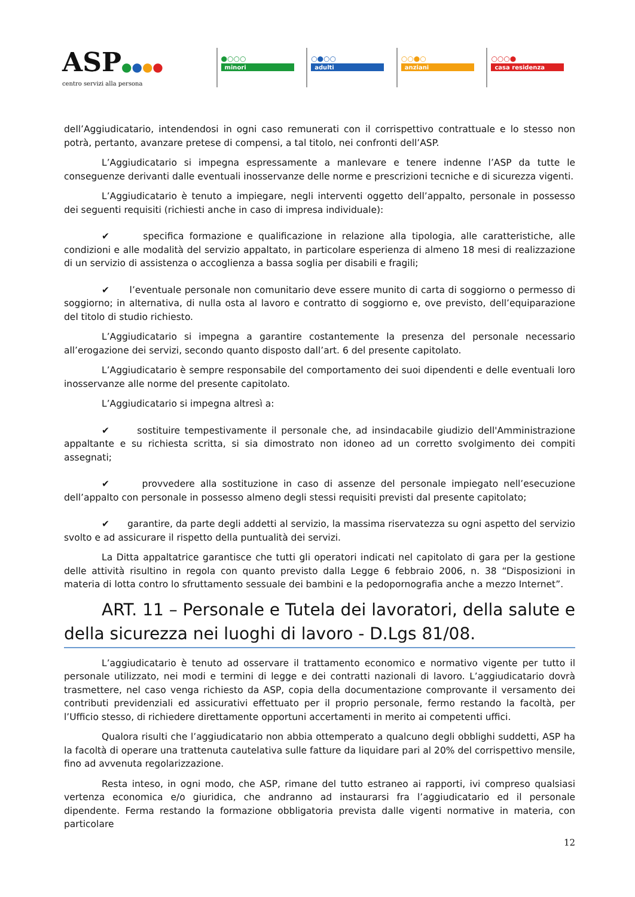ASP●●●●
centro servizi alla persona
●○○○
minori
○●○○
adulti
○○●○
anziani
○○○●
casa residenza
dell’Aggiudicatario, intendendosi in ogni caso remunerati con il corrispettivo contrattuale e lo stesso non potrà, pertanto, avanzare pretese di compensi, a tal titolo, nei confronti dell’ASP.
L’Aggiudicatario si impegna espressamente a manlevare e tenere indenne l’ASP da tutte le conseguenze derivanti dalle eventuali inosservanze delle norme e prescrizioni tecniche e di sicurezza vigenti.
L’Aggiudicatario è tenuto a impiegare, negli interventi oggetto dell’appalto, personale in possesso dei seguenti requisiti (richiesti anche in caso di impresa individuale):
✔ specifica formazione e qualificazione in relazione alla tipologia, alle caratteristiche, alle condizioni e alle modalità del servizio appaltato, in particolare esperienza di almeno 18 mesi di realizzazione di un servizio di assistenza o accoglienza a bassa soglia per disabili e fragili;
✔ l’eventuale personale non comunitario deve essere munito di carta di soggiorno o permesso di soggiorno; in alternativa, di nulla osta al lavoro e contratto di soggiorno e, ove previsto, dell’equiparazione del titolo di studio richiesto.
L’Aggiudicatario si impegna a garantire costantemente la presenza del personale necessario all’erogazione dei servizi, secondo quanto disposto dall’art. 6 del presente capitolato.
L’Aggiudicatario è sempre responsabile del comportamento dei suoi dipendenti e delle eventuali loro inosservanze alle norme del presente capitolato.
L’Aggiudicatario si impegna altresì a:
✔ sostituire tempestivamente il personale che, ad insindacabile giudizio dell'Amministrazione appaltante e su richiesta scritta, si sia dimostrato non idoneo ad un corretto svolgimento dei compiti assegnati;
✔ provvedere alla sostituzione in caso di assenze del personale impiegato nell’esecuzione dell’appalto con personale in possesso almeno degli stessi requisiti previsti dal presente capitolato;
✔ garantire, da parte degli addetti al servizio, la massima riservatezza su ogni aspetto del servizio svolto e ad assicurare il rispetto della puntualità dei servizi.
La Ditta appaltatrice garantisce che tutti gli operatori indicati nel capitolato di gara per la gestione delle attività risultino in regola con quanto previsto dalla Legge 6 febbraio 2006, n. 38 “Disposizioni in materia di lotta contro lo sfruttamento sessuale dei bambini e la pedopornografia anche a mezzo Internet”.
ART. 11 – Personale e Tutela dei lavoratori, della salute e della sicurezza nei luoghi di lavoro - D.Lgs 81/08.
L’aggiudicatario è tenuto ad osservare il trattamento economico e normativo vigente per tutto il personale utilizzato, nei modi e termini di legge e dei contratti nazionali di lavoro. L’aggiudicatario dovrà trasmettere, nel caso venga richiesto da ASP, copia della documentazione comprovante il versamento dei contributi previdenziali ed assicurativi effettuato per il proprio personale, fermo restando la facoltà, per l’Ufficio stesso, di richiedere direttamente opportuni accertamenti in merito ai competenti uffici.
Qualora risulti che l’aggiudicatario non abbia ottemperato a qualcuno degli obblighi suddetti, ASP ha la facoltà di operare una trattenuta cautelativa sulle fatture da liquidare pari al 20% del corrispettivo mensile, fino ad avvenuta regolarizzazione.
Resta inteso, in ogni modo, che ASP, rimane del tutto estraneo ai rapporti, ivi compreso qualsiasi vertenza economica e/o giuridica, che andranno ad instaurarsi fra l’aggiudicatario ed il personale dipendente. Ferma restando la formazione obbligatoria prevista dalle vigenti normative in materia, con particolare
12